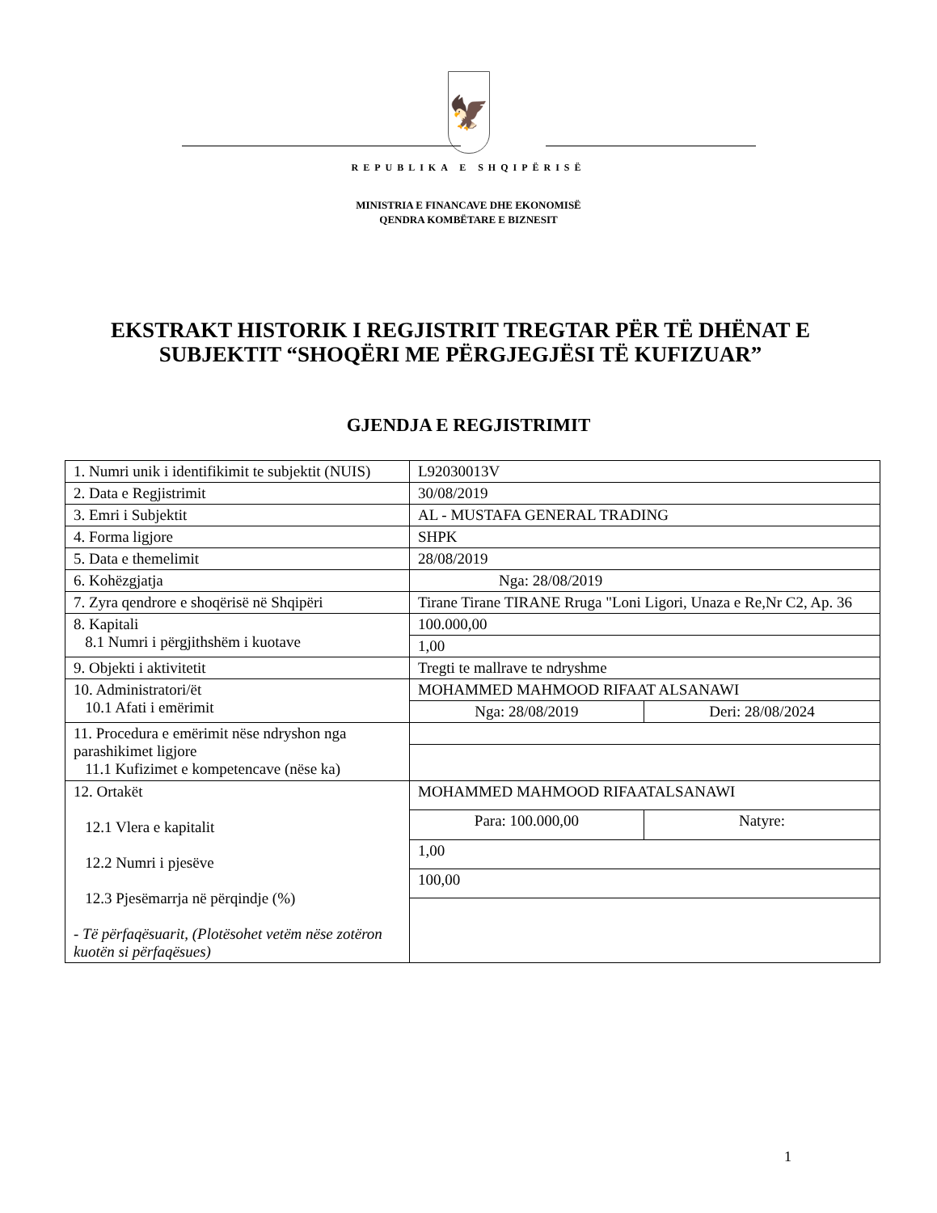🦅
REPUBLIKA E SHQIPËRISË
MINISTRIA E FINANCAVE DHE EKONOMISË
QENDRA KOMBËTARE E BIZNESIT
EKSTRAKT HISTORIK I REGJISTRIT TREGTAR PËR TË DHËNAT E SUBJEKTIT “SHOQËRI ME PËRGJEGJËSI TË KUFIZUAR”
GJENDJA E REGJISTRIMIT
| 1. Numri unik i identifikimit te subjektit (NUIS) | L92030013V | |
| 2. Data e Regjistrimit | 30/08/2019 | |
| 3. Emri i Subjektit | AL - MUSTAFA GENERAL TRADING | |
| 4. Forma ligjore | SHPK | |
| 5. Data e themelimit | 28/08/2019 | |
| 6. Kohëzgjatja | Nga: 28/08/2019 | |
| 7. Zyra qendrore e shoqërisë në Shqipëri | Tirane Tirane TIRANE Rruga "Loni Ligori, Unaza e Re,Nr C2, Ap. 36 | |
| 8. Kapitali 8.1 Numri i përgjithshëm i kuotave | 100.000,00 | |
| | 1,00 | |
| 9. Objekti i aktivitetit | Tregti te mallrave te ndryshme | |
| 10. Administratori/ët 10.1 Afati i emërimit | MOHAMMED MAHMOOD RIFAAT ALSANAWI | |
| | Nga: 28/08/2019 | Deri: 28/08/2024 |
| 11. Procedura e emërimit nëse ndryshon nga parashikimet ligjore 11.1 Kufizimet e kompetencave (nëse ka) | | |
| 12. Ortakët 12.1 Vlera e kapitalit 12.2 Numri i pjesëve 12.3 Pjesëmarrja në përqindje (%) - Të përfaqësuarit, (Plotësohet vetëm nëse zotëron kuotën si përfaqësues) | MOHAMMED MAHMOOD RIFAATALSANAWI | |
| | Para: 100.000,00 | Natyre: |
| | 1,00 | |
| | 100,00 | |
1